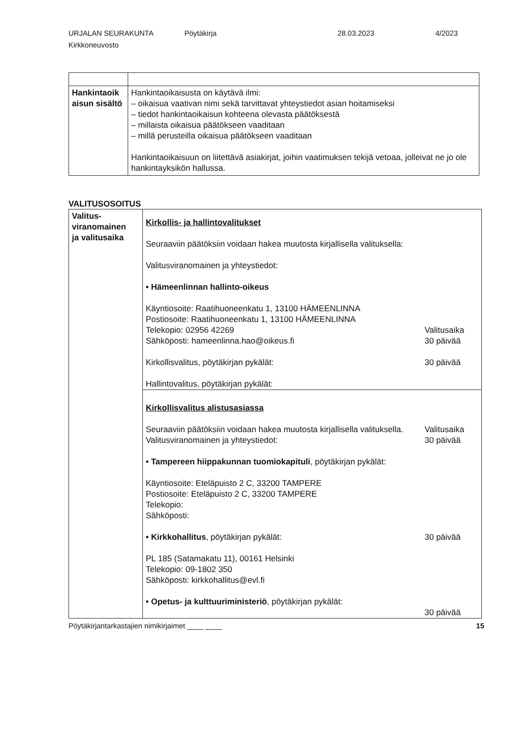URJALAN SEURAKUNTA
Kirkkoneuvosto
Pöytäkirja 28.03.2023 4/2023
| Hankintaoik aisun sisältö | Hankintaoikaisusta on käytävä ilmi: – oikaisua vaativan nimi sekä tarvittavat yhteystiedot asian hoitamiseksi – tiedot hankintaoikaisun kohteena olevasta päätöksestä – millaista oikaisua päätökseen vaaditaan – millä perusteilla oikaisua päätökseen vaaditaan Hankintaoikaisuun on liitettävä asiakirjat, joihin vaatimuksen tekijä vetoaa, jolleivat ne jo ole hankintayksikön hallussa. |
VALITUSOSOITUS
| Valitus- viranomainen ja valitusaika | Kirkollis- ja hallintovalitukset Seuraaviin päätöksiin voidaan hakea muutosta kirjallisella valituksella: Valitusviranomainen ja yhteystiedot: • Hämeenlinnan hallinto-oikeus Käyntiosoite: Raatihuoneenkatu 1, 13100 HÄMEENLINNA Postiosoite: Raatihuoneenkatu 1, 13100 HÄMEENLINNA Telekopio: 02956 42269 Sähköposti: hameenlinna.hao@oikeus.fi Valitusaika 30 päivää Kirkollisvalitus, pöytäkirjan pykälät: 30 päivää Hallintovalitus, pöytäkirjan pykälät: |
| | Kirkollisvalitus alistusasiassa Seuraaviin päätöksiin voidaan hakea muutosta kirjallisella valituksella. Valitusviranomainen ja yhteystiedot: Valitusaika 30 päivää • Tampereen hiippakunnan tuomiokapituli , pöytäkirjan pykälät: Käyntiosoite: Eteläpuisto 2 C, 33200 TAMPERE Postiosoite: Eteläpuisto 2 C, 33200 TAMPERE Telekopio: Sähköposti: • Kirkkohallitus , pöytäkirjan pykälät: 30 päivää PL 185 (Satamakatu 11), 00161 Helsinki Telekopio: 09-1802 350 Sähköposti: kirkkohallitus@evl.fi • Opetus- ja kulttuuriministeriö , pöytäkirjan pykälät: 30 päivää |
Pöytäkirjantarkastajien nimikirjaimet ____ ____ 15